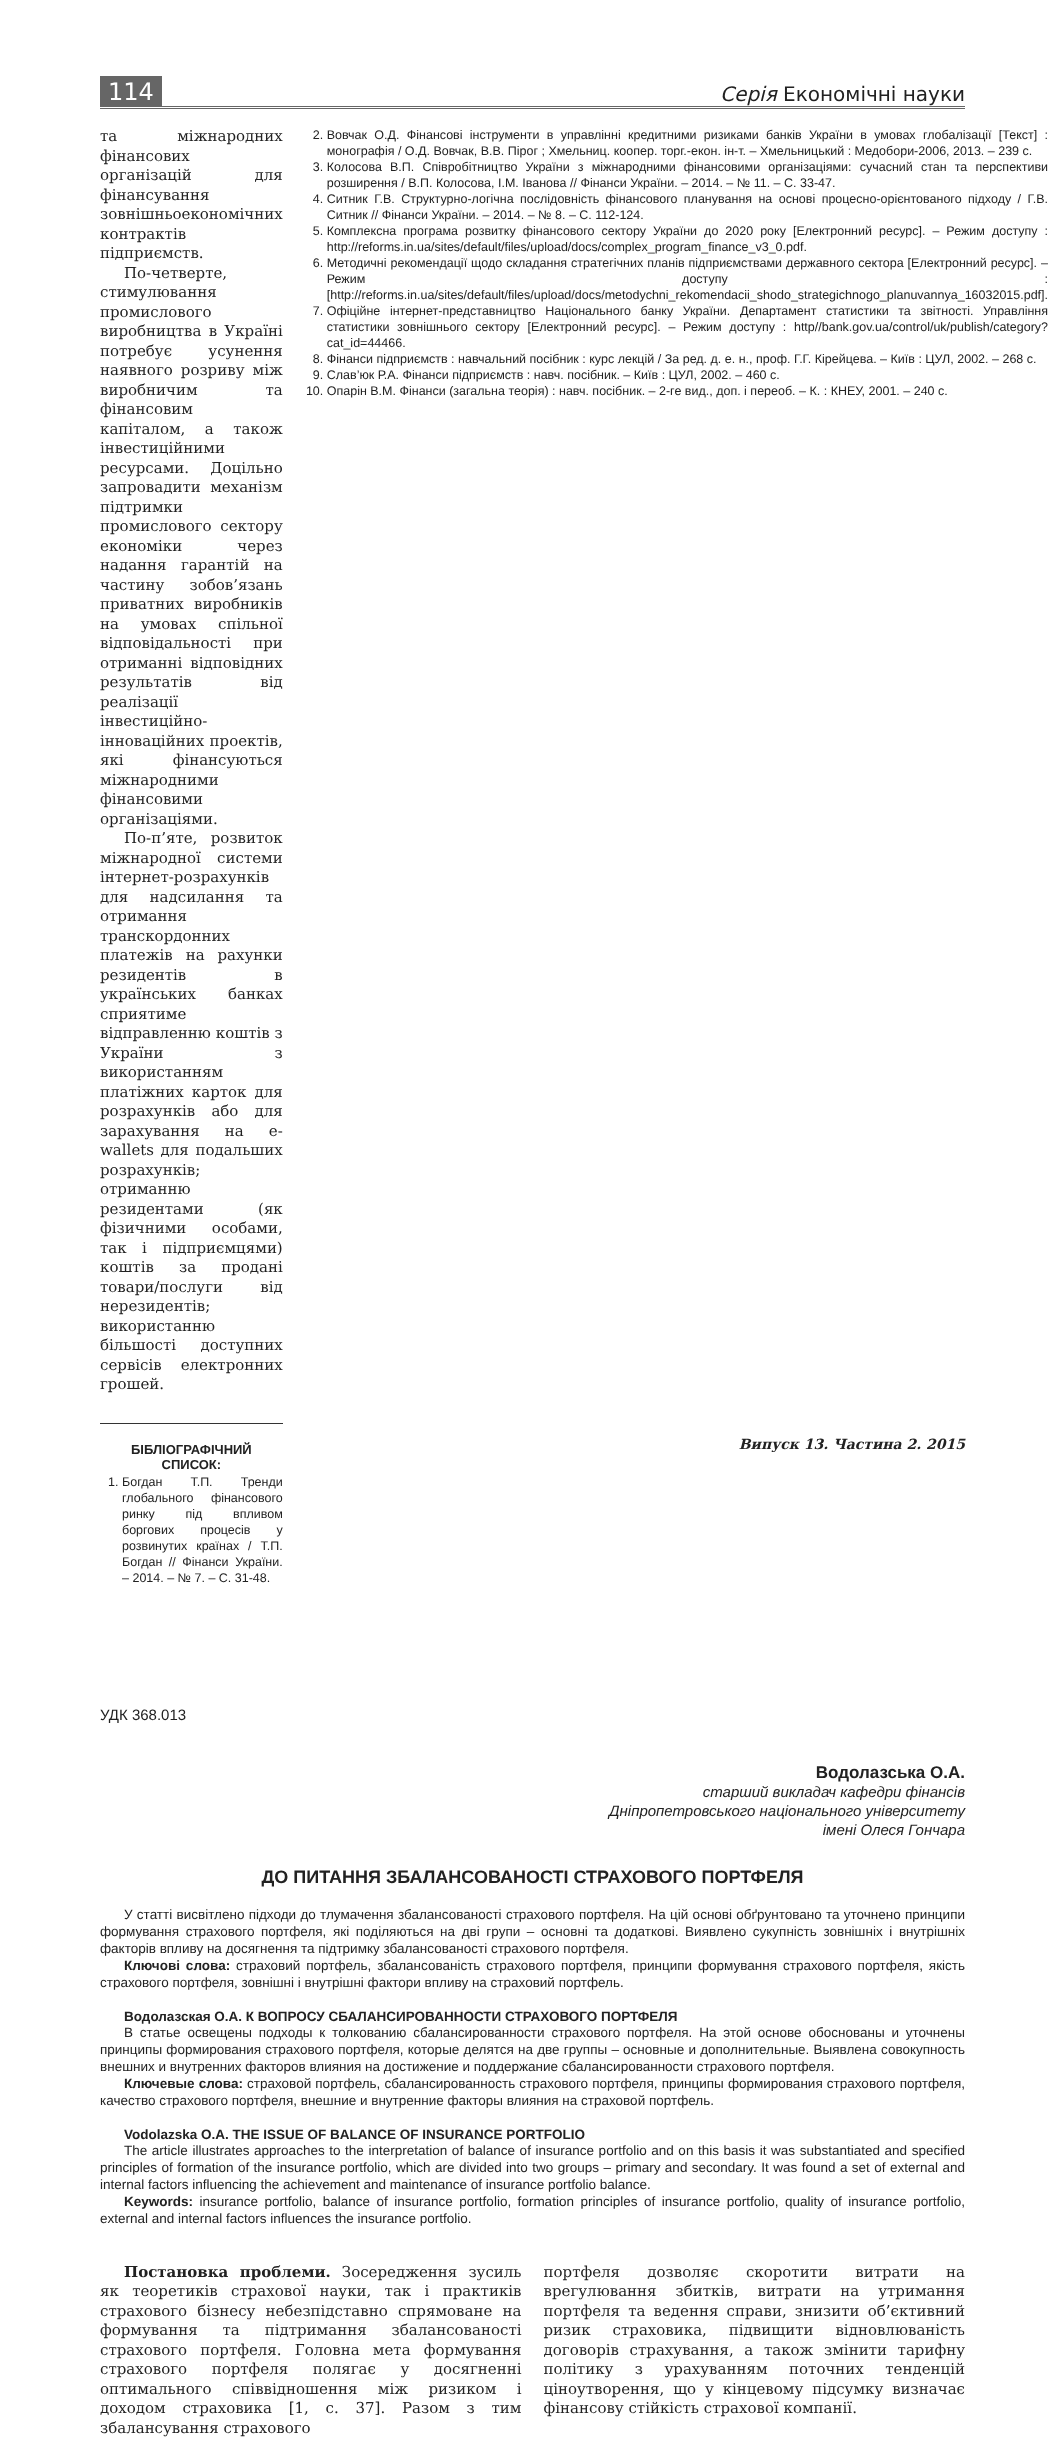114 Серія Економічні науки
та міжнародних фінансових організацій для фінансування зовнішньоекономічних контрактів підприємств.
По-четверте, стимулювання промислового виробництва в Україні потребує усунення наявного розриву між виробничим та фінансовим капіталом, а також інвестиційними ресурсами. Доцільно запровадити механізм підтримки промислового сектору економіки через надання гарантій на частину зобов’язань приватних виробників на умовах спільної відповідальності при отриманні відповідних результатів від реалізації інвестиційно-інноваційних проектів, які фінансуються міжнародними фінансовими організаціями.
По-п’яте, розвиток міжнародної системи інтернет-розрахунків для надсилання та отримання транскордонних платежів на рахунки резидентів в українських банках сприятиме відправленню коштів з України з використанням платіжних карток для розрахунків або для зарахування на e-wallets для подальших розрахунків; отриманню резидентами (як фізичними особами, так і підприємцями) коштів за продані товари/послуги від нерезидентів; використанню більшості доступних сервісів електронних грошей.
БІБЛІОГРАФІЧНИЙ СПИСОК:
1. Богдан Т.П. Тренди глобального фінансового ринку під впливом боргових процесів у розвинутих країнах / Т.П. Богдан // Фінанси України. – 2014. – № 7. – С. 31-48.
2. Вовчак О.Д. Фінансові інструменти в управлінні кредитними ризиками банків України в умовах глобалізації [Текст] : монографія / О.Д. Вовчак, В.В. Пірог ; Хмельниц. коопер. торг.-екон. ін-т. – Хмельницький : Медобори-2006, 2013. – 239 с.
3. Колосова В.П. Співробітництво України з міжнародними фінансовими організаціями: сучасний стан та перспективи розширення / В.П. Колосова, І.М. Іванова // Фінанси України. – 2014. – № 11. – С. 33-47.
4. Ситник Г.В. Структурно-логічна послідовність фінансового планування на основі процесно-орієнтованого підходу / Г.В. Ситник // Фінанси України. – 2014. – № 8. – С. 112-124.
5. Комплексна програма розвитку фінансового сектору України до 2020 року [Електронний ресурс]. – Режим доступу : http://reforms.in.ua/sites/default/files/upload/docs/complex_program_finance_v3_0.pdf.
6. Методичні рекомендації щодо складання стратегічних планів підприємствами державного сектора [Електронний ресурс]. – Режим доступу : [http://reforms.in.ua/sites/default/files/upload/docs/metodychni_rekomendacii_shodo_strategichnogo_planuvannya_16032015.pdf].
7. Офіційне інтернет-представництво Національного банку України. Департамент статистики та звітності. Управління статистики зовнішнього сектору [Електронний ресурс]. – Режим доступу : http//bank.gov.ua/control/uk/publish/category?cat_id=44466.
8. Фінанси підприємств : навчальний посібник : курс лекцій / За ред. д. е. н., проф. Г.Г. Кірейцева. – Київ : ЦУЛ, 2002. – 268 с.
9. Слав’юк Р.А. Фінанси підприємств : навч. посібник. – Київ : ЦУЛ, 2002. – 460 с.
10. Опарін В.М. Фінанси (загальна теорія) : навч. посібник. – 2-ге вид., доп. і переоб. – К. : КНЕУ, 2001. – 240 с.
УДК 368.013
Водолазська О.А.
старший викладач кафедри фінансів
Дніпропетровського національного університету
імені Олеся Гончара
ДО ПИТАННЯ ЗБАЛАНСОВАНОСТІ СТРАХОВОГО ПОРТФЕЛЯ
У статті висвітлено підходи до тлумачення збалансованості страхового портфеля. На цій основі обґрунтовано та уточнено принципи формування страхового портфеля, які поділяються на дві групи – основні та додаткові. Виявлено сукупність зовнішніх і внутрішніх факторів впливу на досягнення та підтримку збалансованості страхового портфеля.
Ключові слова: страховий портфель, збалансованість страхового портфеля, принципи формування страхового портфеля, якість страхового портфеля, зовнішні і внутрішні фактори впливу на страховий портфель.
Водолазская О.А. К ВОПРОСУ СБАЛАНСИРОВАННОСТИ СТРАХОВОГО ПОРТФЕЛЯ
В статье освещены подходы к толкованию сбалансированности страхового портфеля. На этой основе обоснованы и уточнены принципы формирования страхового портфеля, которые делятся на две группы – основные и дополнительные. Выявлена совокупность внешних и внутренних факторов влияния на достижение и поддержание сбалансированности страхового портфеля.
Ключевые слова: страховой портфель, сбалансированность страхового портфеля, принципы формирования страхового портфеля, качество страхового портфеля, внешние и внутренние факторы влияния на страховой портфель.
Vodolazska O.A. THE ISSUE OF BALANCE OF INSURANCE PORTFOLIO
The article illustrates approaches to the interpretation of balance of insurance portfolio and on this basis it was substantiated and specified principles of formation of the insurance portfolio, which are divided into two groups – primary and secondary. It was found a set of external and internal factors influencing the achievement and maintenance of insurance portfolio balance.
Keywords: insurance portfolio, balance of insurance portfolio, formation principles of insurance portfolio, quality of insurance portfolio, external and internal factors influences the insurance portfolio.
Постановка проблеми. Зосередження зусиль як теоретиків страхової науки, так і практиків страхового бізнесу небезпідставно спрямоване на формування та підтримання збалансованості страхового портфеля. Головна мета формування страхового портфеля полягає у досягненні оптимального співвідношення між ризиком і доходом страховика [1, с. 37]. Разом з тим збалансування страхового
портфеля дозволяє скоротити витрати на врегулювання збитків, витрати на утримання портфеля та ведення справи, знизити об’єктивний ризик страховика, підвищити відновлюваність договорів страхування, а також змінити тарифну політику з урахуванням поточних тенденцій ціноутворення, що у кінцевому підсумку визначає фінансову стійкість страхової компанії.
Випуск 13. Частина 2. 2015